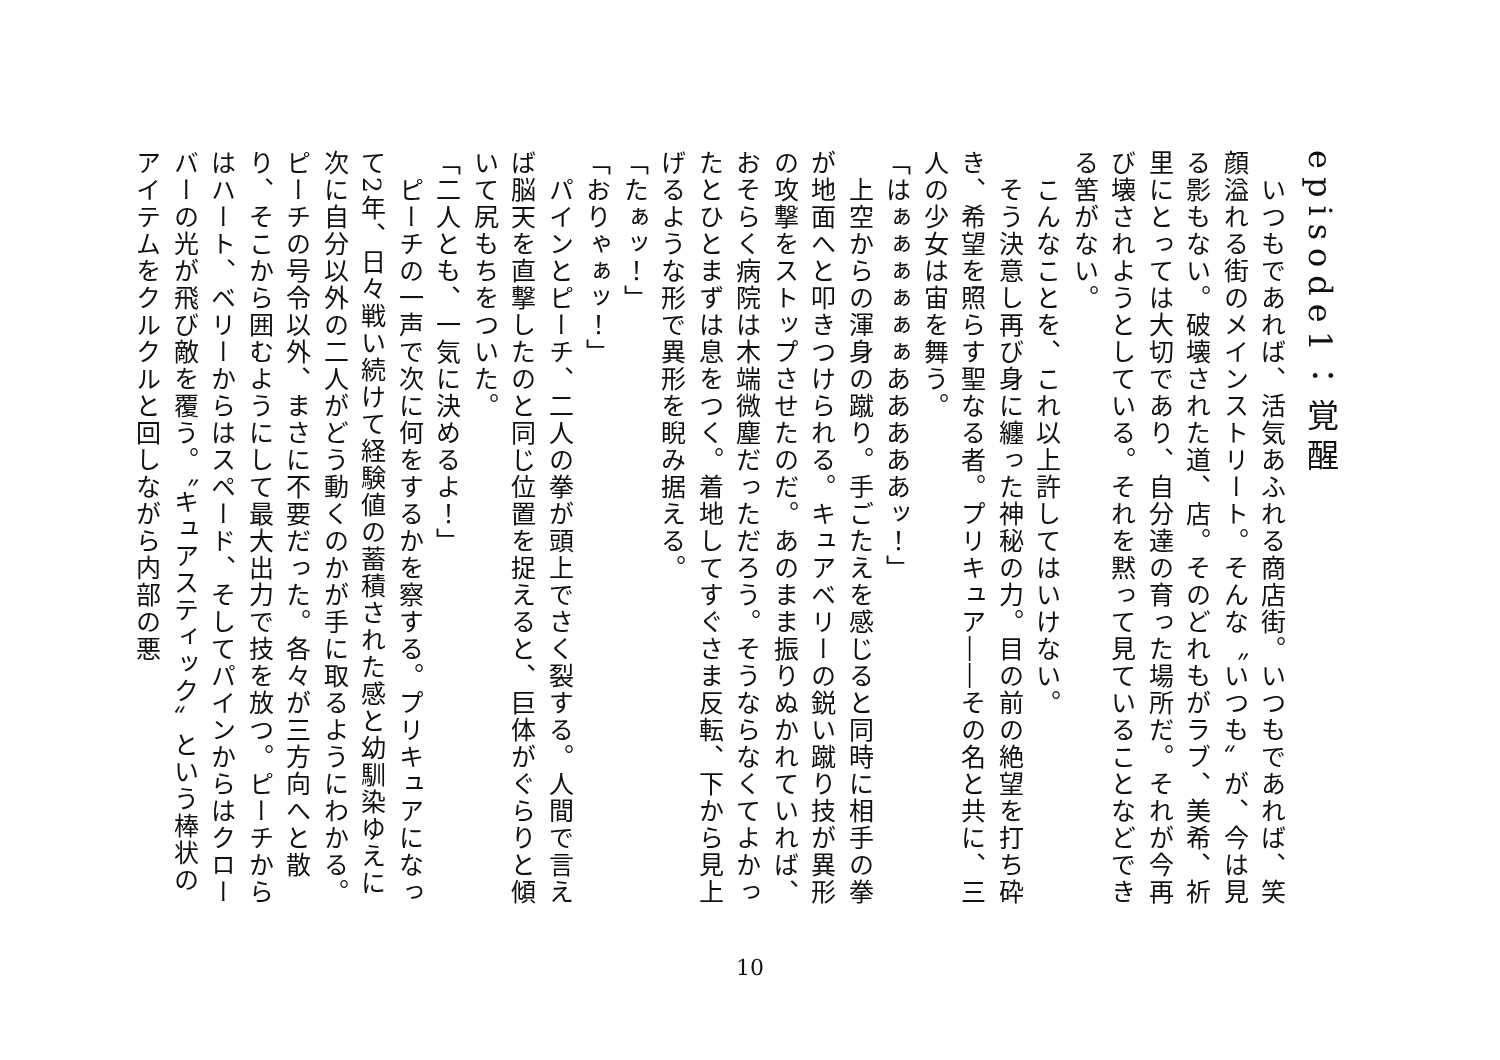episode1：覚醒
　いつもであれば、活気あふれる商店街。いつもであれば、笑顔溢れる街のメインストリート。そんな〝いつも〟が、今は見る影もない。破壊された道、店。そのどれもがラブ、美希、祈里にとっては大切であり、自分達の育った場所だ。それが今再び壊されようとしている。それを黙って見ていることなどできる筈がない。
　こんなことを、これ以上許してはいけない。
　そう決意し再び身に纏った神秘の力。目の前の絶望を打ち砕き、希望を照らす聖なる者。プリキュア――その名と共に、三人の少女は宙を舞う。
「はぁぁぁぁぁぁあああああッ！」
　上空からの渾身の蹴り。手ごたえを感じると同時に相手の拳が地面へと叩きつけられる。キュアベリーの鋭い蹴り技が異形の攻撃をストップさせたのだ。あのまま振りぬかれていれば、おそらく病院は木端微塵だっただろう。そうならなくてよかったとひとまずは息をつく。着地してすぐさま反転、下から見上げるような形で異形を睨み据える。
「たぁッ！」
「おりゃぁッ！」
　パインとピーチ、二人の拳が頭上でさく裂する。人間で言えば脳天を直撃したのと同じ位置を捉えると、巨体がぐらりと傾いて尻もちをついた。
「二人とも、一気に決めるよ！」
　ピーチの一声で次に何をするかを察する。プリキュアになって2年、日々戦い続けて経験値の蓄積された感と幼馴染ゆえに次に自分以外の二人がどう動くのかが手に取るようにわかる。ピーチの号令以外、まさに不要だった。各々が三方向へと散り、そこから囲むようにして最大出力で技を放つ。ピーチからはハート、ベリーからはスペード、そしてパインからはクローバーの光が飛び敵を覆う。〝キュアスティック〟という棒状のアイテムをクルクルと回しながら内部の悪
10